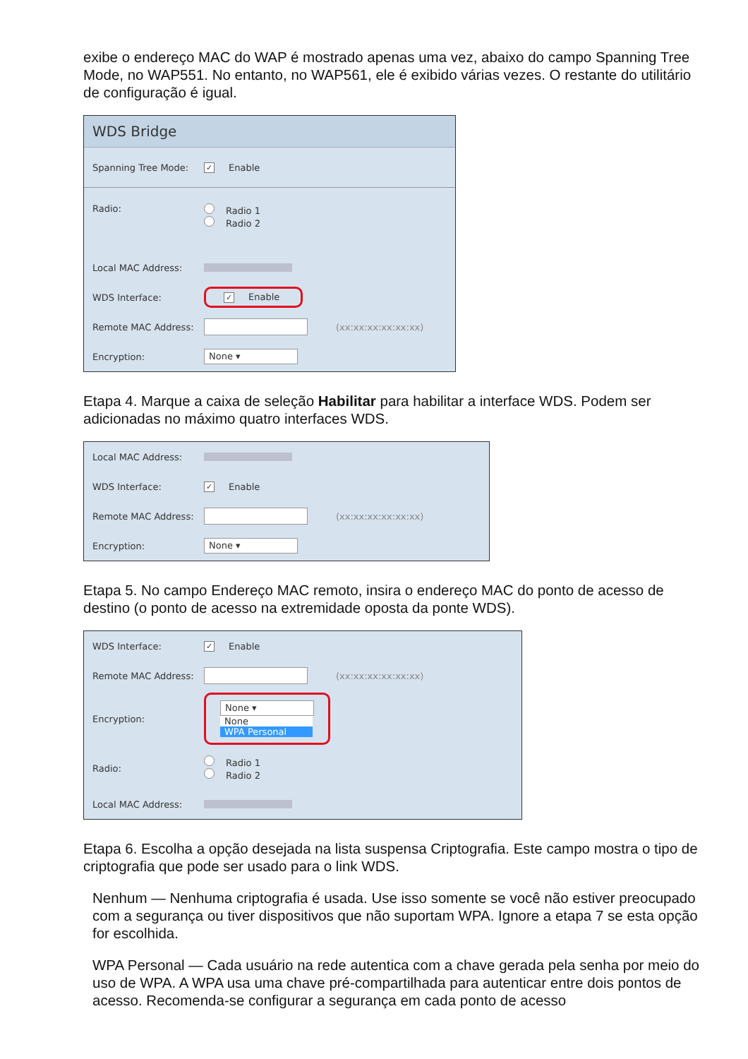exibe o endereço MAC do WAP é mostrado apenas uma vez, abaixo do campo Spanning Tree Mode, no WAP551. No entanto, no WAP561, ele é exibido várias vezes. O restante do utilitário de configuração é igual.
WDS Bridge
Spanning Tree Mode: ✓ Enable
Radio: Radio 1
Radio 2
Local MAC Address:
WDS Interface: ✓ Enable
Remote MAC Address: (xx:xx:xx:xx:xx:xx)
Encryption: None ▾
Etapa 4. Marque a caixa de seleção Habilitar para habilitar a interface WDS. Podem ser adicionadas no máximo quatro interfaces WDS.
Local MAC Address:
WDS Interface: ✓ Enable
Remote MAC Address: (xx:xx:xx:xx:xx:xx)
Encryption: None ▾
Etapa 5. No campo Endereço MAC remoto, insira o endereço MAC do ponto de acesso de destino (o ponto de acesso na extremidade oposta da ponte WDS).
WDS Interface: ✓ Enable
Remote MAC Address: (xx:xx:xx:xx:xx:xx)
Encryption: None ▾
None
WPA Personal
Radio:
Radio 1
Radio 2
Local MAC Address:
Etapa 6. Escolha a opção desejada na lista suspensa Criptografia. Este campo mostra o tipo de criptografia que pode ser usado para o link WDS.
Nenhum — Nenhuma criptografia é usada. Use isso somente se você não estiver preocupado com a segurança ou tiver dispositivos que não suportam WPA. Ignore a etapa 7 se esta opção for escolhida.
WPA Personal — Cada usuário na rede autentica com a chave gerada pela senha por meio do uso de WPA. A WPA usa uma chave pré-compartilhada para autenticar entre dois pontos de acesso. Recomenda-se configurar a segurança em cada ponto de acesso